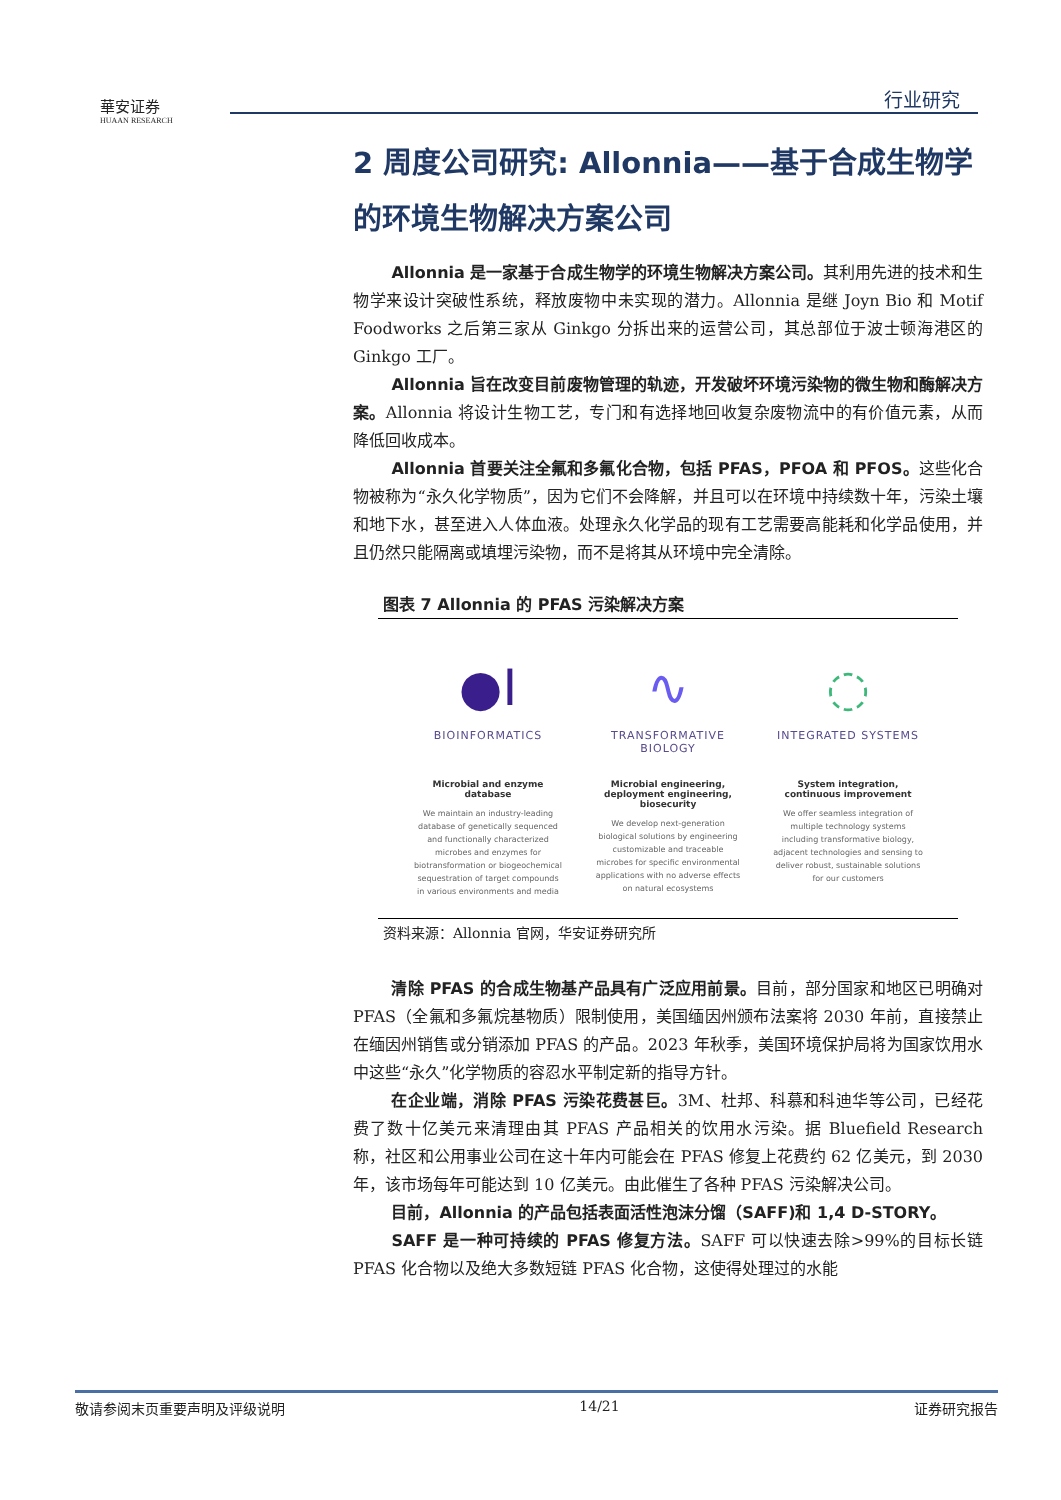華安证券
HUAAN RESEARCH
行业研究
2 周度公司研究: Allonnia——基于合成生物学的环境生物解决方案公司
Allonnia 是一家基于合成生物学的环境生物解决方案公司。其利用先进的技术和生物学来设计突破性系统，释放废物中未实现的潜力。Allonnia 是继 Joyn Bio 和 Motif Foodworks 之后第三家从 Ginkgo 分拆出来的运营公司，其总部位于波士顿海港区的 Ginkgo 工厂。
Allonnia 旨在改变目前废物管理的轨迹，开发破坏环境污染物的微生物和酶解决方案。Allonnia 将设计生物工艺，专门和有选择地回收复杂废物流中的有价值元素，从而降低回收成本。
Allonnia 首要关注全氟和多氟化合物，包括 PFAS，PFOA 和 PFOS。这些化合物被称为“永久化学物质”，因为它们不会降解，并且可以在环境中持续数十年，污染土壤和地下水，甚至进入人体血液。处理永久化学品的现有工艺需要高能耗和化学品使用，并且仍然只能隔离或填埋污染物，而不是将其从环境中完全清除。
图表 7 Allonnia 的 PFAS 污染解决方案
●I
BIOINFORMATICS
Microbial and enzyme database
We maintain an industry-leading database of genetically sequenced and functionally characterized microbes and enzymes for biotransformation or biogeochemical sequestration of target compounds in various environments and media
∿
TRANSFORMATIVE BIOLOGY
Microbial engineering, deployment engineering, biosecurity
We develop next-generation biological solutions by engineering customizable and traceable microbes for specific environmental applications with no adverse effects on natural ecosystems
◌
INTEGRATED SYSTEMS
System integration, continuous improvement
We offer seamless integration of multiple technology systems including transformative biology, adjacent technologies and sensing to deliver robust, sustainable solutions for our customers
资料来源：Allonnia 官网，华安证券研究所
清除 PFAS 的合成生物基产品具有广泛应用前景。目前，部分国家和地区已明确对 PFAS（全氟和多氟烷基物质）限制使用，美国缅因州颁布法案将 2030 年前，直接禁止在缅因州销售或分销添加 PFAS 的产品。2023 年秋季，美国环境保护局将为国家饮用水中这些“永久”化学物质的容忍水平制定新的指导方针。
在企业端，消除 PFAS 污染花费甚巨。3M、杜邦、科慕和科迪华等公司，已经花费了数十亿美元来清理由其 PFAS 产品相关的饮用水污染。据 Bluefield Research 称，社区和公用事业公司在这十年内可能会在 PFAS 修复上花费约 62 亿美元，到 2030 年，该市场每年可能达到 10 亿美元。由此催生了各种 PFAS 污染解决公司。
目前，Allonnia 的产品包括表面活性泡沫分馏（SAFF)和 1,4 D-STORY。
SAFF 是一种可持续的 PFAS 修复方法。SAFF 可以快速去除>99%的目标长链 PFAS 化合物以及绝大多数短链 PFAS 化合物，这使得处理过的水能
敬请参阅末页重要声明及评级说明 14/21 证券研究报告